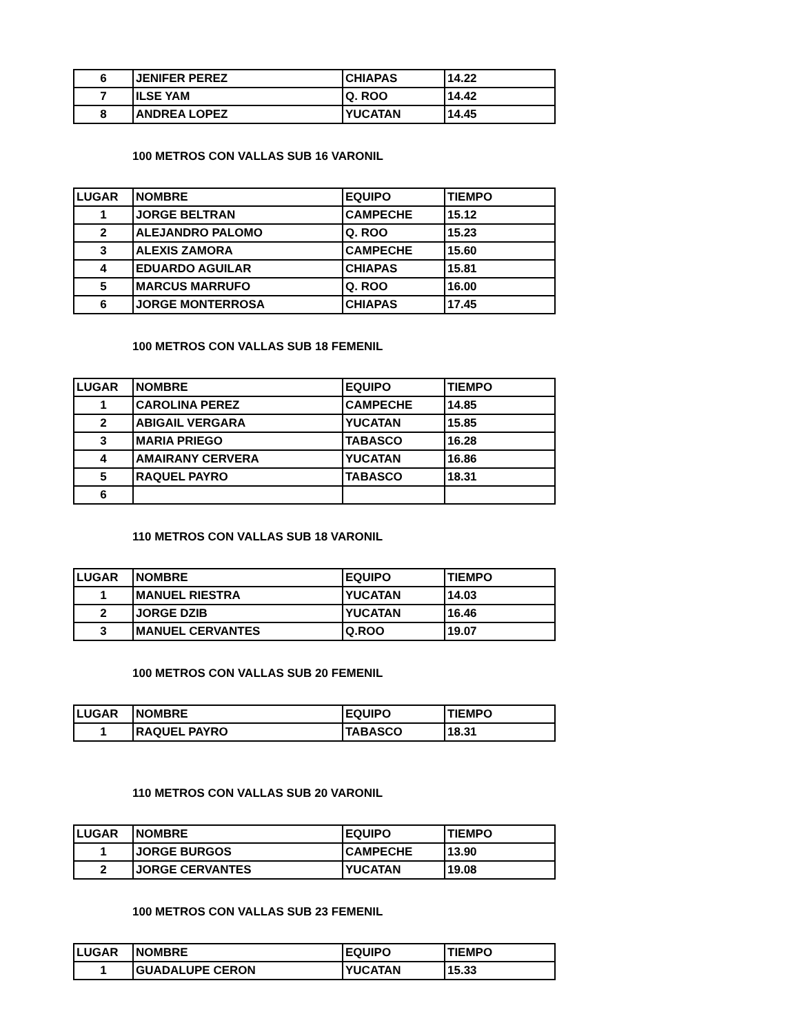| 6 | JENIFER PEREZ | CHIAPAS | 14.22 |
| 7 | ILSE YAM | Q. ROO | 14.42 |
| 8 | ANDREA LOPEZ | YUCATAN | 14.45 |
100 METROS CON VALLAS SUB 16 VARONIL
| LUGAR | NOMBRE | EQUIPO | TIEMPO |
| 1 | JORGE BELTRAN | CAMPECHE | 15.12 |
| 2 | ALEJANDRO PALOMO | Q. ROO | 15.23 |
| 3 | ALEXIS ZAMORA | CAMPECHE | 15.60 |
| 4 | EDUARDO AGUILAR | CHIAPAS | 15.81 |
| 5 | MARCUS MARRUFO | Q. ROO | 16.00 |
| 6 | JORGE MONTERROSA | CHIAPAS | 17.45 |
100 METROS CON VALLAS SUB 18 FEMENIL
| LUGAR | NOMBRE | EQUIPO | TIEMPO |
| 1 | CAROLINA PEREZ | CAMPECHE | 14.85 |
| 2 | ABIGAIL VERGARA | YUCATAN | 15.85 |
| 3 | MARIA PRIEGO | TABASCO | 16.28 |
| 4 | AMAIRANY CERVERA | YUCATAN | 16.86 |
| 5 | RAQUEL PAYRO | TABASCO | 18.31 |
| 6 | | | |
110 METROS CON VALLAS SUB 18 VARONIL
| LUGAR | NOMBRE | EQUIPO | TIEMPO |
| 1 | MANUEL RIESTRA | YUCATAN | 14.03 |
| 2 | JORGE DZIB | YUCATAN | 16.46 |
| 3 | MANUEL CERVANTES | Q.ROO | 19.07 |
100 METROS CON VALLAS SUB 20 FEMENIL
| LUGAR | NOMBRE | EQUIPO | TIEMPO |
| 1 | RAQUEL PAYRO | TABASCO | 18.31 |
110 METROS CON VALLAS SUB 20 VARONIL
| LUGAR | NOMBRE | EQUIPO | TIEMPO |
| 1 | JORGE BURGOS | CAMPECHE | 13.90 |
| 2 | JORGE CERVANTES | YUCATAN | 19.08 |
100 METROS CON VALLAS SUB 23 FEMENIL
| LUGAR | NOMBRE | EQUIPO | TIEMPO |
| 1 | GUADALUPE CERON | YUCATAN | 15.33 |